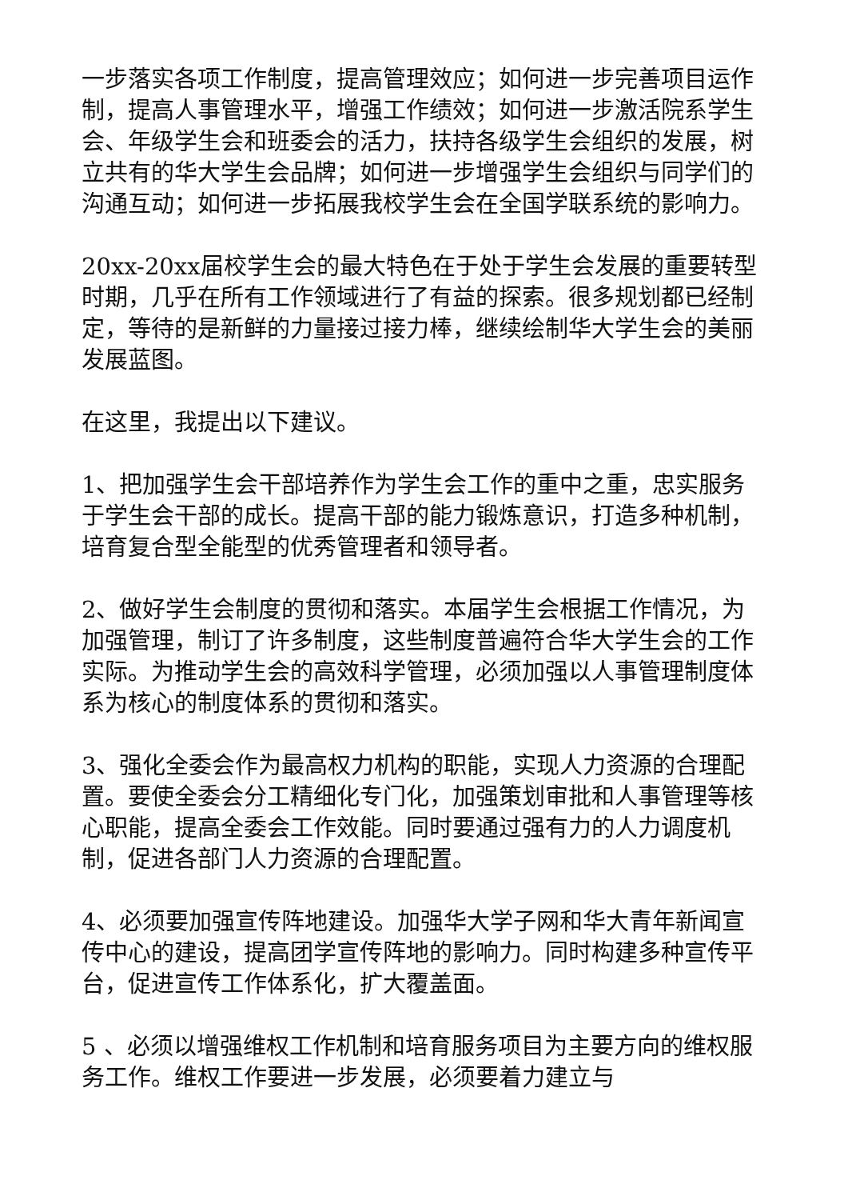一步落实各项工作制度，提高管理效应；如何进一步完善项目运作制，提高人事管理水平，增强工作绩效；如何进一步激活院系学生会、年级学生会和班委会的活力，扶持各级学生会组织的发展，树立共有的华大学生会品牌；如何进一步增强学生会组织与同学们的沟通互动；如何进一步拓展我校学生会在全国学联系统的影响力。
20xx-20xx届校学生会的最大特色在于处于学生会发展的重要转型时期，几乎在所有工作领域进行了有益的探索。很多规划都已经制定，等待的是新鲜的力量接过接力棒，继续绘制华大学生会的美丽发展蓝图。
在这里，我提出以下建议。
1、把加强学生会干部培养作为学生会工作的重中之重，忠实服务于学生会干部的成长。提高干部的能力锻炼意识，打造多种机制，培育复合型全能型的优秀管理者和领导者。
2、做好学生会制度的贯彻和落实。本届学生会根据工作情况，为加强管理，制订了许多制度，这些制度普遍符合华大学生会的工作实际。为推动学生会的高效科学管理，必须加强以人事管理制度体系为核心的制度体系的贯彻和落实。
3、强化全委会作为最高权力机构的职能，实现人力资源的合理配置。要使全委会分工精细化专门化，加强策划审批和人事管理等核心职能，提高全委会工作效能。同时要通过强有力的人力调度机制，促进各部门人力资源的合理配置。
4、必须要加强宣传阵地建设。加强华大学子网和华大青年新闻宣传中心的建设，提高团学宣传阵地的影响力。同时构建多种宣传平台，促进宣传工作体系化，扩大覆盖面。
5 、必须以增强维权工作机制和培育服务项目为主要方向的维权服务工作。维权工作要进一步发展，必须要着力建立与